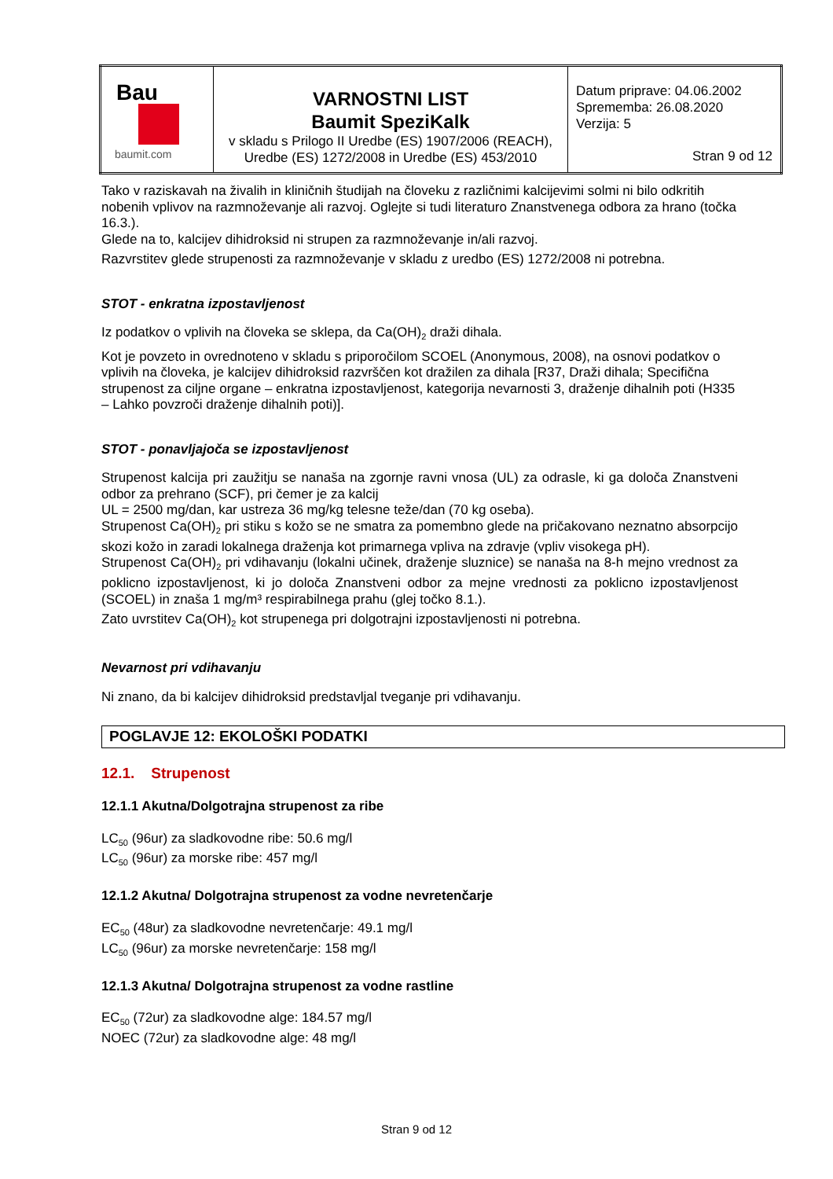| Bau baumit.com | VARNOSTNI LIST Baumit SpeziKalk v skladu s Prilogo II Uredbe (ES) 1907/2006 (REACH), Uredbe (ES) 1272/2008 in Uredbe (ES) 453/2010 | Datum priprave: 04.06.2002 Sprememba: 26.08.2020 Verzija: 5 Stran 9 od 12 |
Tako v raziskavah na živalih in kliničnih študijah na človeku z različnimi kalcijevimi solmi ni bilo odkritih nobenih vplivov na razmnoževanje ali razvoj. Oglejte si tudi literaturo Znanstvenega odbora za hrano (točka 16.3.).
Glede na to, kalcijev dihidroksid ni strupen za razmnoževanje in/ali razvoj.
Razvrstitev glede strupenosti za razmnoževanje v skladu z uredbo (ES) 1272/2008 ni potrebna.
STOT - enkratna izpostavljenost
Iz podatkov o vplivih na človeka se sklepa, da Ca(OH)<sub>2</sub> draži dihala.
Kot je povzeto in ovrednoteno v skladu s priporočilom SCOEL (Anonymous, 2008), na osnovi podatkov o vplivih na človeka, je kalcijev dihidroksid razvrščen kot dražilen za dihala [R37, Draži dihala; Specifična strupenost za ciljne organe – enkratna izpostavljenost, kategorija nevarnosti 3, draženje dihalnih poti (H335 – Lahko povzroči draženje dihalnih poti)].
STOT - ponavljajoča se izpostavljenost
Strupenost kalcija pri zaužitju se nanaša na zgornje ravni vnosa (UL) za odrasle, ki ga določa Znanstveni odbor za prehrano (SCF), pri čemer je za kalcij
UL = 2500 mg/dan, kar ustreza 36 mg/kg telesne teže/dan (70 kg oseba).
Strupenost Ca(OH)<sub>2</sub> pri stiku s kožo se ne smatra za pomembno glede na pričakovano neznatno absorpcijo skozi kožo in zaradi lokalnega draženja kot primarnega vpliva na zdravje (vpliv visokega pH).
Strupenost Ca(OH)<sub>2</sub> pri vdihavanju (lokalni učinek, draženje sluznice) se nanaša na 8-h mejno vrednost za poklicno izpostavljenost, ki jo določa Znanstveni odbor za mejne vrednosti za poklicno izpostavljenost (SCOEL) in znaša 1 mg/m³ respirabilnega prahu (glej točko 8.1.).
Zato uvrstitev Ca(OH)<sub>2</sub> kot strupenega pri dolgotrajni izpostavljenosti ni potrebna.
Nevarnost pri vdihavanju
Ni znano, da bi kalcijev dihidroksid predstavljal tveganje pri vdihavanju.
POGLAVJE 12: EKOLOŠKI PODATKI
12.1. Strupenost
12.1.1 Akutna/Dolgotrajna strupenost za ribe
LC<sub>50</sub> (96ur) za sladkovodne ribe: 50.6 mg/l
LC<sub>50</sub> (96ur) za morske ribe: 457 mg/l
12.1.2 Akutna/ Dolgotrajna strupenost za vodne nevretenčarje
EC<sub>50</sub> (48ur) za sladkovodne nevretenčarje: 49.1 mg/l
LC<sub>50</sub> (96ur) za morske nevretenčarje: 158 mg/l
12.1.3 Akutna/ Dolgotrajna strupenost za vodne rastline
EC<sub>50</sub> (72ur) za sladkovodne alge: 184.57 mg/l
NOEC (72ur) za sladkovodne alge: 48 mg/l
Stran 9 od 12